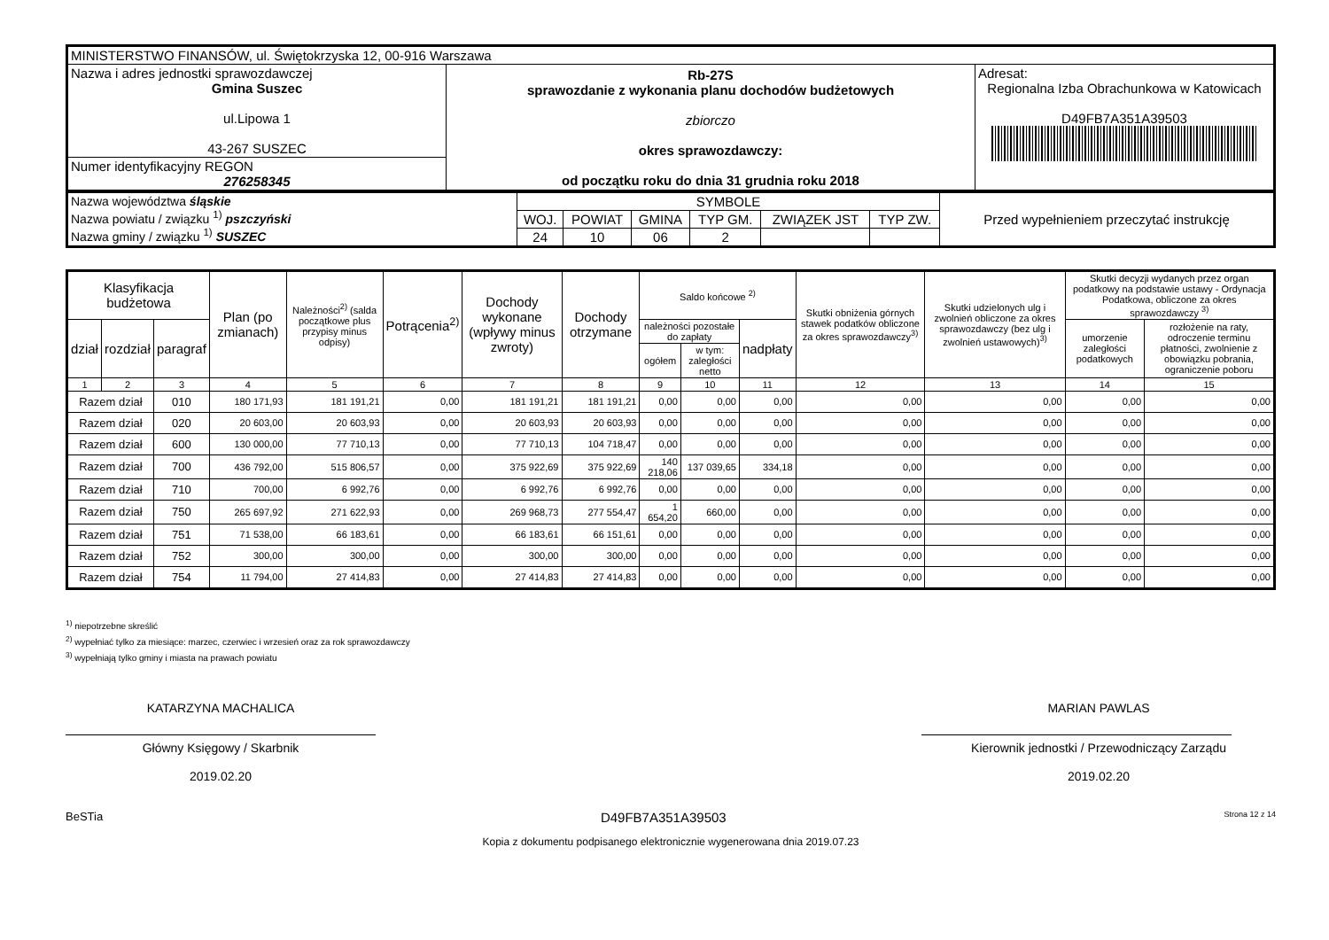| MINISTERSTWO FINANSÓW, ul. Świętokrzyska 12, 00-916 Warszawa | | |
| Nazwa i adres jednostki sprawozdawczej Gmina Suszec ul.Lipowa 1 43-267 SUSZEC | Rb-27S sprawozdanie z wykonania planu dochodów budżetowych zbiorczo okres sprawozdawczy: od początku roku do dnia 31 grudnia roku 2018 | Adresat: Regionalna Izba Obrachunkowa w Katowicach D49FB7A351A39503 |
| Numer identyfikacyjny REGON 276258345 | | |
| Nazwa województwa śląskie Nazwa powiatu / związku <sup>1)</sup> pszczyński Nazwa gminy / związku <sup>1)</sup> SUSZEC | SYMBOLE | | | | | | Przed wypełnieniem przeczytać instrukcję |
| | WOJ. | POWIAT | GMINA | TYP GM. | ZWIĄZEK JST | TYP ZW. | |
| | 24 | 10 | 06 | 2 | | | |
| Klasyfikacja budżetowa | | | Plan (po zmianach) | Należności<sup>2)</sup> (salda początkowe plus przypisy minus odpisy) | Potrącenia<sup>2)</sup> | Dochody wykonane (wpływy minus zwroty) | Dochody otrzymane | Saldo końcowe <sup>2)</sup> | | | Skutki obniżenia górnych stawek podatków obliczone za okres sprawozdawczy<sup>3)</sup> | Skutki udzielonych ulg i zwolnień obliczone za okres sprawozdawczy (bez ulg i zwolnień ustawowych)<sup>3)</sup> | Skutki decyzji wydanych przez organ podatkowy na podstawie ustawy - Ordynacja Podatkowa, obliczone za okres sprawozdawczy <sup>3)</sup> | |
| --- | --- | --- | --- | --- | --- | --- | --- | --- | --- | --- | --- | --- | --- | --- |
| dział | rozdział | paragraf | | | | | | należności pozostałe do zapłaty | | nadpłaty | | | umorzenie zaległości podatkowych | rozłożenie na raty, odroczenie terminu płatności, zwolnienie z obowiązku pobrania, ograniczenie poboru |
| | | | | | | | | ogółem | w tym: zaległości netto | | | | | |
| 1 | 2 | 3 | 4 | 5 | 6 | 7 | 8 | 9 | 10 | 11 | 12 | 13 | 14 | 15 |
| Razem dział | | 010 | 180 171,93 | 181 191,21 | 0,00 | 181 191,21 | 181 191,21 | 0,00 | 0,00 | 0,00 | 0,00 | 0,00 | 0,00 | 0,00 |
| Razem dział | | 020 | 20 603,00 | 20 603,93 | 0,00 | 20 603,93 | 20 603,93 | 0,00 | 0,00 | 0,00 | 0,00 | 0,00 | 0,00 | 0,00 |
| Razem dział | | 600 | 130 000,00 | 77 710,13 | 0,00 | 77 710,13 | 104 718,47 | 0,00 | 0,00 | 0,00 | 0,00 | 0,00 | 0,00 | 0,00 |
| Razem dział | | 700 | 436 792,00 | 515 806,57 | 0,00 | 375 922,69 | 375 922,69 | 140 218,06 | 137 039,65 | 334,18 | 0,00 | 0,00 | 0,00 | 0,00 |
| Razem dział | | 710 | 700,00 | 6 992,76 | 0,00 | 6 992,76 | 6 992,76 | 0,00 | 0,00 | 0,00 | 0,00 | 0,00 | 0,00 | 0,00 |
| Razem dział | | 750 | 265 697,92 | 271 622,93 | 0,00 | 269 968,73 | 277 554,47 | 1 654,20 | 660,00 | 0,00 | 0,00 | 0,00 | 0,00 | 0,00 |
| Razem dział | | 751 | 71 538,00 | 66 183,61 | 0,00 | 66 183,61 | 66 151,61 | 0,00 | 0,00 | 0,00 | 0,00 | 0,00 | 0,00 | 0,00 |
| Razem dział | | 752 | 300,00 | 300,00 | 0,00 | 300,00 | 300,00 | 0,00 | 0,00 | 0,00 | 0,00 | 0,00 | 0,00 | 0,00 |
| Razem dział | | 754 | 11 794,00 | 27 414,83 | 0,00 | 27 414,83 | 27 414,83 | 0,00 | 0,00 | 0,00 | 0,00 | 0,00 | 0,00 | 0,00 |
<sup>1)</sup> niepotrzebne skreślić
<sup>2)</sup> wypełniać tylko za miesiące: marzec, czerwiec i wrzesień oraz za rok sprawozdawczy
<sup>3)</sup> wypełniają tylko gminy i miasta na prawach powiatu
KATARZYNA MACHALICA
Główny Księgowy / Skarbnik
2019.02.20
MARIAN PAWLAS
Kierownik jednostki / Przewodniczący Zarządu
2019.02.20
BeSTia D49FB7A351A39503 Strona 12 z 14
Kopia z dokumentu podpisanego elektronicznie wygenerowana dnia 2019.07.23